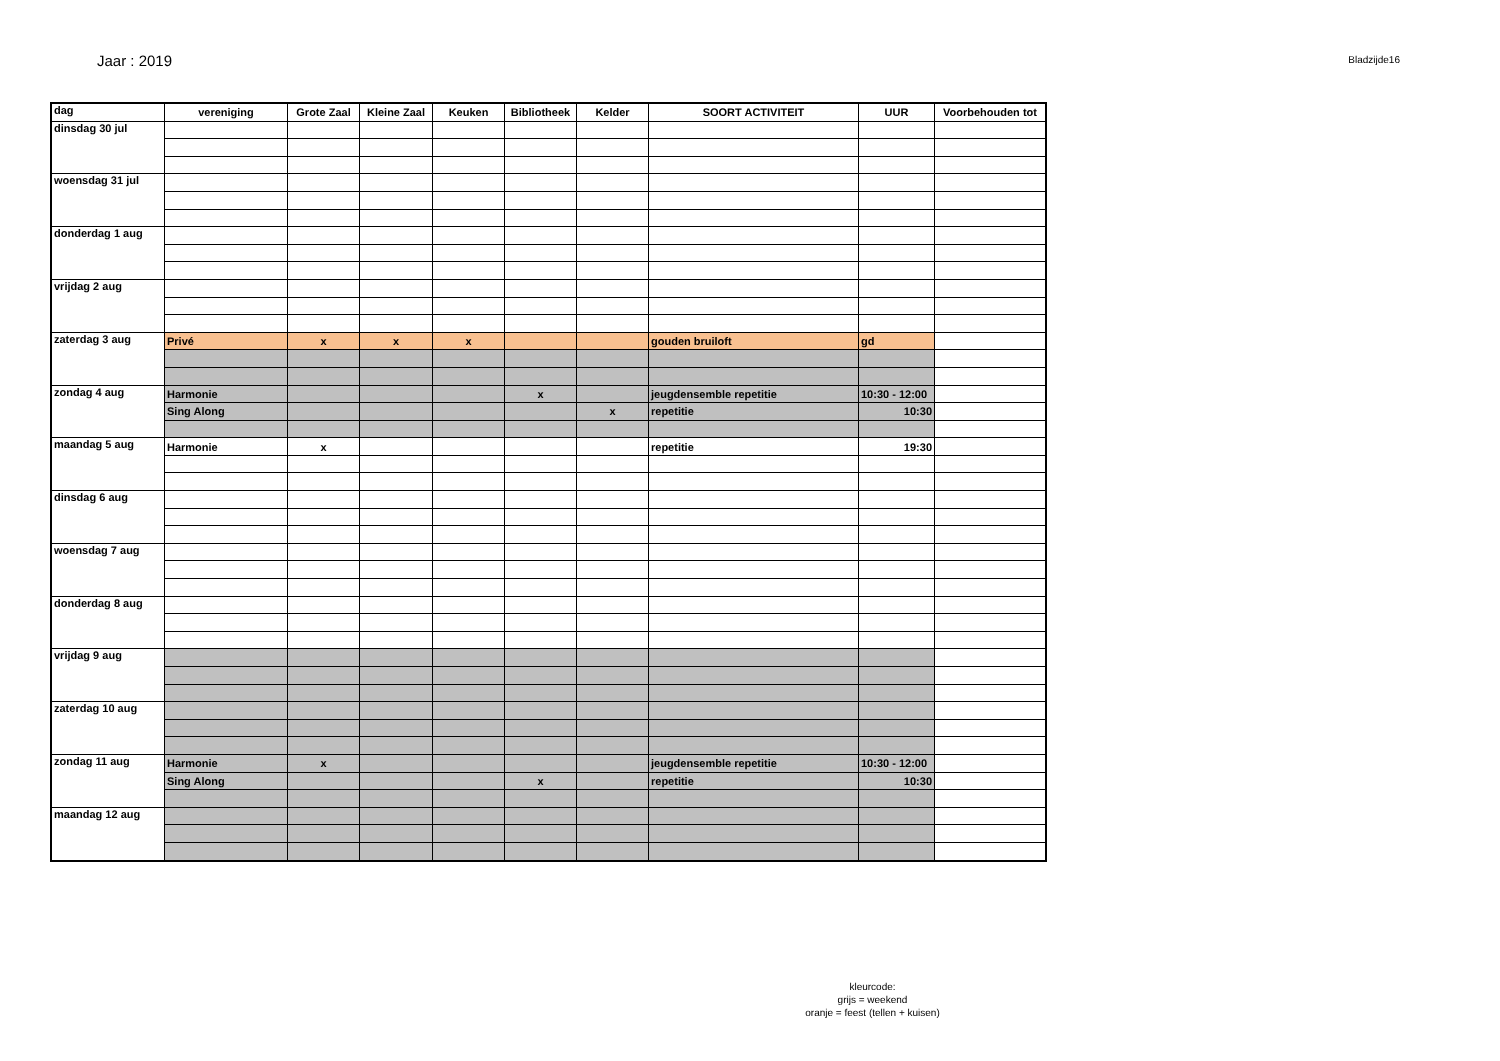Jaar : 2019
Bladzijde16
| dag | vereniging | Grote Zaal | Kleine Zaal | Keuken | Bibliotheek | Kelder | SOORT ACTIVITEIT | UUR | Voorbehouden tot |
| --- | --- | --- | --- | --- | --- | --- | --- | --- | --- |
| dinsdag 30 jul | | | | | | | | | |
| woensdag 31 jul | | | | | | | | | |
| donderdag 1 aug | | | | | | | | | |
| vrijdag 2 aug | | | | | | | | | |
| zaterdag 3 aug | Privé | x | x | x | | | gouden bruiloft | gd | |
| zondag 4 aug | Harmonie | | | | x | | jeugdensemble repetitie | 10:30 - 12:00 | |
| | Sing Along | | | | | x | repetitie | 10:30 | |
| maandag 5 aug | Harmonie | x | | | | | repetitie | 19:30 | |
| dinsdag 6 aug | | | | | | | | | |
| woensdag 7 aug | | | | | | | | | |
| donderdag 8 aug | | | | | | | | | |
| vrijdag 9 aug | | | | | | | | | |
| zaterdag 10 aug | | | | | | | | | |
| zondag 11 aug | Harmonie | x | | | | | jeugdensemble repetitie | 10:30 - 12:00 | |
| | Sing Along | | | | x | | repetitie | 10:30 | |
| maandag 12 aug | | | | | | | | | |
kleurcode:
grijs = weekend
oranje = feest (tellen + kuisen)